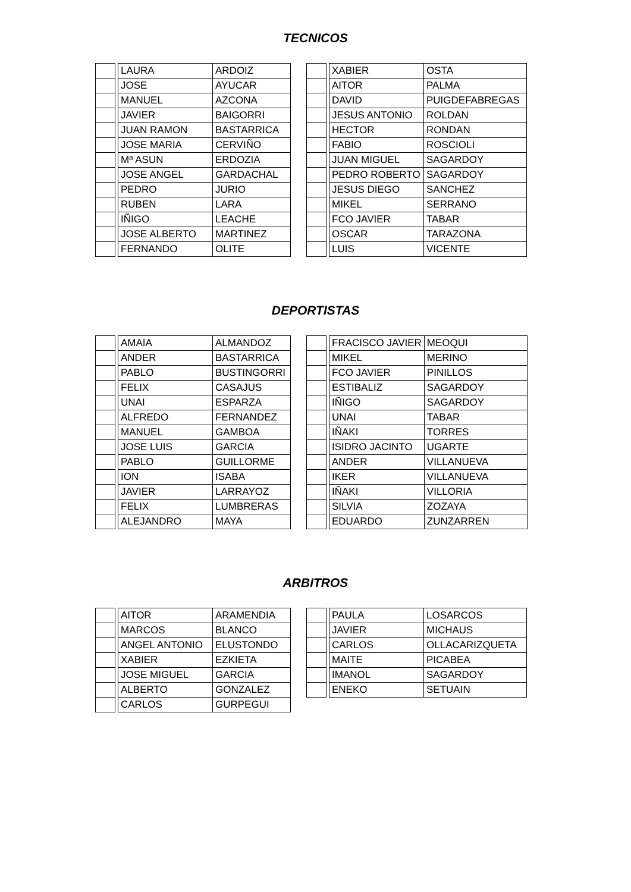TECNICOS
| | | LAURA | ARDOIZ |
| | | JOSE | AYUCAR |
| | | MANUEL | AZCONA |
| | | JAVIER | BAIGORRI |
| | | JUAN RAMON | BASTARRICA |
| | | JOSE MARIA | CERVIÑO |
| | | Mª ASUN | ERDOZIA |
| | | JOSE ANGEL | GARDACHAL |
| | | PEDRO | JURIO |
| | | RUBEN | LARA |
| | | IÑIGO | LEACHE |
| | | JOSE ALBERTO | MARTINEZ |
| | | FERNANDO | OLITE |
| | | XABIER | OSTA |
| | | AITOR | PALMA |
| | | DAVID | PUIGDEFABREGAS |
| | | JESUS ANTONIO | ROLDAN |
| | | HECTOR | RONDAN |
| | | FABIO | ROSCIOLI |
| | | JUAN MIGUEL | SAGARDOY |
| | | PEDRO ROBERTO | SAGARDOY |
| | | JESUS DIEGO | SANCHEZ |
| | | MIKEL | SERRANO |
| | | FCO JAVIER | TABAR |
| | | OSCAR | TARAZONA |
| | | LUIS | VICENTE |
DEPORTISTAS
| | | AMAIA | ALMANDOZ |
| | | ANDER | BASTARRICA |
| | | PABLO | BUSTINGORRI |
| | | FELIX | CASAJUS |
| | | UNAI | ESPARZA |
| | | ALFREDO | FERNANDEZ |
| | | MANUEL | GAMBOA |
| | | JOSE LUIS | GARCIA |
| | | PABLO | GUILLORME |
| | | ION | ISABA |
| | | JAVIER | LARRAYOZ |
| | | FELIX | LUMBRERAS |
| | | ALEJANDRO | MAYA |
| | | FRACISCO JAVIER | MEOQUI |
| | | MIKEL | MERINO |
| | | FCO JAVIER | PINILLOS |
| | | ESTIBALIZ | SAGARDOY |
| | | IÑIGO | SAGARDOY |
| | | UNAI | TABAR |
| | | IÑAKI | TORRES |
| | | ISIDRO JACINTO | UGARTE |
| | | ANDER | VILLANUEVA |
| | | IKER | VILLANUEVA |
| | | IÑAKI | VILLORIA |
| | | SILVIA | ZOZAYA |
| | | EDUARDO | ZUNZARREN |
ARBITROS
| | | AITOR | ARAMENDIA |
| | | MARCOS | BLANCO |
| | | ANGEL ANTONIO | ELUSTONDO |
| | | XABIER | EZKIETA |
| | | JOSE MIGUEL | GARCIA |
| | | ALBERTO | GONZALEZ |
| | | CARLOS | GURPEGUI |
| | | PAULA | LOSARCOS |
| | | JAVIER | MICHAUS |
| | | CARLOS | OLLACARIZQUETA |
| | | MAITE | PICABEA |
| | | IMANOL | SAGARDOY |
| | | ENEKO | SETUAIN |